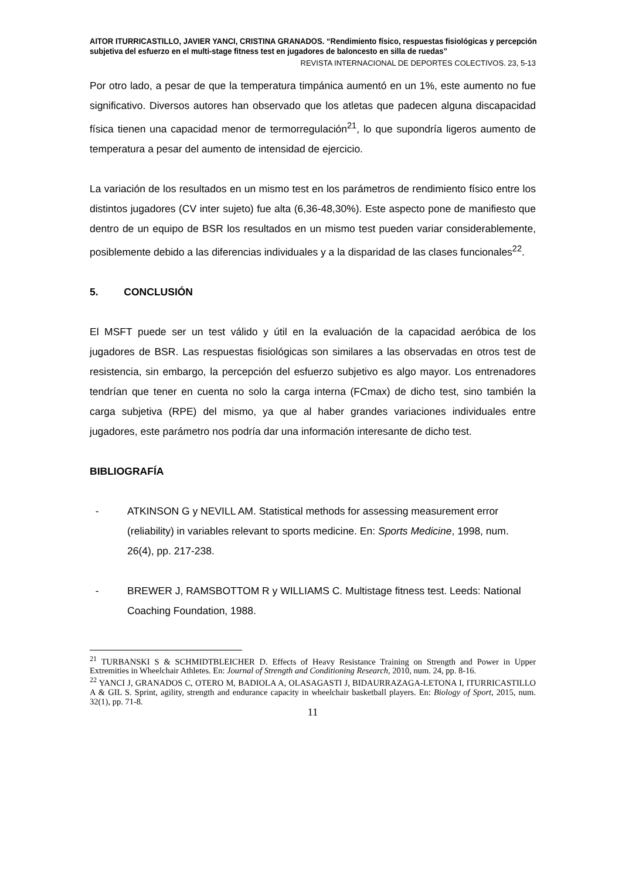AITOR ITURRICASTILLO, JAVIER YANCI, CRISTINA GRANADOS. “Rendimiento físico, respuestas fisiológicas y percepción subjetiva del esfuerzo en el multi-stage fitness test en jugadores de baloncesto en silla de ruedas”
REVISTA INTERNACIONAL DE DEPORTES COLECTIVOS. 23, 5-13
Por otro lado, a pesar de que la temperatura timpánica aumentó en un 1%, este aumento no fue significativo. Diversos autores han observado que los atletas que padecen alguna discapacidad física tienen una capacidad menor de termorregulación<sup>21</sup>, lo que supondría ligeros aumento de temperatura a pesar del aumento de intensidad de ejercicio.
La variación de los resultados en un mismo test en los parámetros de rendimiento físico entre los distintos jugadores (CV inter sujeto) fue alta (6,36-48,30%). Este aspecto pone de manifiesto que dentro de un equipo de BSR los resultados en un mismo test pueden variar considerablemente, posiblemente debido a las diferencias individuales y a la disparidad de las clases funcionales<sup>22</sup>.
5. CONCLUSIÓN
El MSFT puede ser un test válido y útil en la evaluación de la capacidad aeróbica de los jugadores de BSR. Las respuestas fisiológicas son similares a las observadas en otros test de resistencia, sin embargo, la percepción del esfuerzo subjetivo es algo mayor. Los entrenadores tendrían que tener en cuenta no solo la carga interna (FCmax) de dicho test, sino también la carga subjetiva (RPE) del mismo, ya que al haber grandes variaciones individuales entre jugadores, este parámetro nos podría dar una información interesante de dicho test.
BIBLIOGRAFÍA
- ATKINSON G y NEVILL AM. Statistical methods for assessing measurement error (reliability) in variables relevant to sports medicine. En: Sports Medicine, 1998, num. 26(4), pp. 217-238.
- BREWER J, RAMSBOTTOM R y WILLIAMS C. Multistage fitness test. Leeds: National Coaching Foundation, 1988.
<sup>21</sup> TURBANSKI S & SCHMIDTBLEICHER D. Effects of Heavy Resistance Training on Strength and Power in Upper Extremities in Wheelchair Athletes. En: Journal of Strength and Conditioning Research, 2010, num. 24, pp. 8-16.
<sup>22</sup> YANCI J, GRANADOS C, OTERO M, BADIOLA A, OLASAGASTI J, BIDAURRAZAGA-LETONA I, ITURRICASTILLO A & GIL S. Sprint, agility, strength and endurance capacity in wheelchair basketball players. En: Biology of Sport, 2015, num. 32(1), pp. 71-8.
11